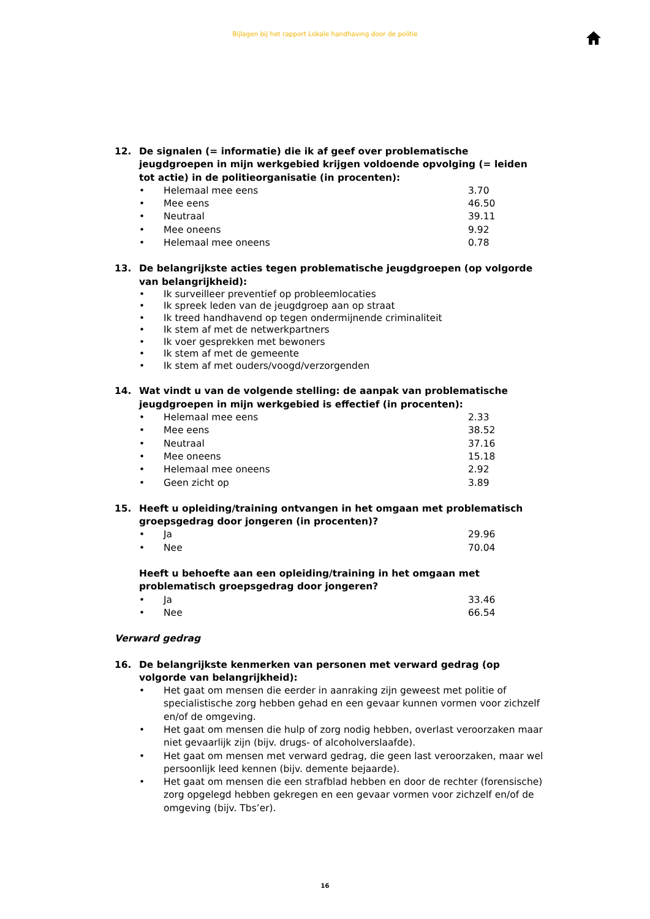Bijlagen bij het rapport Lokale handhaving door de politie
12. De signalen (= informatie) die ik af geef over problematische jeugdgroepen in mijn werkgebied krijgen voldoende opvolging (= leiden tot actie) in de politieorganisatie (in procenten):
• Helemaal mee eens 3.70
• Mee eens 46.50
• Neutraal 39.11
• Mee oneens 9.92
• Helemaal mee oneens 0.78
13. De belangrijkste acties tegen problematische jeugdgroepen (op volgorde van belangrijkheid):
• Ik surveilleer preventief op probleemlocaties
• Ik spreek leden van de jeugdgroep aan op straat
• Ik treed handhavend op tegen ondermijnende criminaliteit
• Ik stem af met de netwerkpartners
• Ik voer gesprekken met bewoners
• Ik stem af met de gemeente
• Ik stem af met ouders/voogd/verzorgenden
14. Wat vindt u van de volgende stelling: de aanpak van problematische jeugdgroepen in mijn werkgebied is effectief (in procenten):
• Helemaal mee eens 2.33
• Mee eens 38.52
• Neutraal 37.16
• Mee oneens 15.18
• Helemaal mee oneens 2.92
• Geen zicht op 3.89
15. Heeft u opleiding/training ontvangen in het omgaan met problematisch groepsgedrag door jongeren (in procenten)?
• Ja 29.96
• Nee 70.04
Heeft u behoefte aan een opleiding/training in het omgaan met problematisch groepsgedrag door jongeren?
• Ja 33.46
• Nee 66.54
Verward gedrag
16. De belangrijkste kenmerken van personen met verward gedrag (op volgorde van belangrijkheid):
• Het gaat om mensen die eerder in aanraking zijn geweest met politie of specialistische zorg hebben gehad en een gevaar kunnen vormen voor zichzelf en/of de omgeving.
• Het gaat om mensen die hulp of zorg nodig hebben, overlast veroorzaken maar niet gevaarlijk zijn (bijv. drugs- of alcoholverslaafde).
• Het gaat om mensen met verward gedrag, die geen last veroorzaken, maar wel persoonlijk leed kennen (bijv. demente bejaarde).
• Het gaat om mensen die een strafblad hebben en door de rechter (forensische) zorg opgelegd hebben gekregen en een gevaar vormen voor zichzelf en/of de omgeving (bijv. Tbs’er).
16